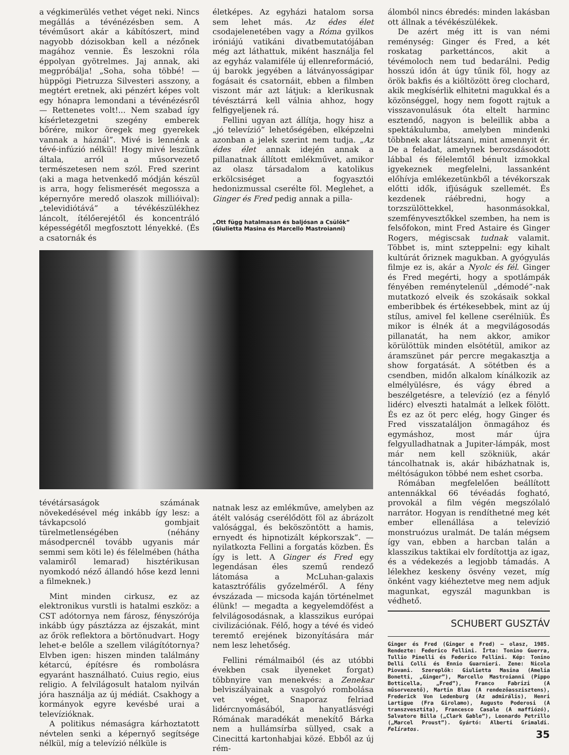a végkimerülés vethet véget neki. Nincs megállás a tévénézésben sem. A tévéműsort akár a kábítószert, mind nagyobb dózisokban kell a nézőnek magához vennie. És leszokni róla éppolyan gyötrelmes. Jaj annak, aki megpróbálja! „Soha, soha többé! — hüppögi Pietruzza Silvesteri asszony, a megtért eretnek, aki pénzért képes volt egy hónapra lemondani a tévénézésről — Rettenetes volt!... Nem szabad így kísérletezgetni szegény emberek bőrére, mikor öregek meg gyerekek vannak a háznál”. Mivé is lennénk a tévé-infúzió nélkül! Hogy mivé leszünk általa, arról a műsorvezető természetesen nem szól. Fred szerint (aki a maga hetvenkedő módján készül is arra, hogy felismerését megossza a képernyőre meredő olaszok milliói­val): „televidiótává” a tévékészülékhez láncolt, ítélőerejétől és koncentráló képességétől megfosztott lényekké. (És a csatornák és
életképes. Az egyházi hatalom sorsa sem lehet más. Az édes élet csodajelenetében vagy a Róma gyilkos iróniájú vatikáni divatbemutatójában még azt láthattuk, miként használja fel az egyház valamiféle új ellenreformáció, új barokk jegyében a látványosságipar fogásait és csatornáit, ebben a filmben viszont már azt látjuk: a klerikusnak tévésztárrá kell válnia ahhoz, hogy felfigyeljenek rá.
Fellini ugyan azt állítja, hogy hisz a „jó televízió” lehetőségében, elképzelni azonban a jelek szerint nem tudja. „Az édes élet annak idején annak a pillanatnak állított emlékművet, amikor az olasz társadalom a katolikus erkölcsiséget a fogyasztói hedonizmussal cserélte föl. Meglehet, a Ginger és Fred pedig annak a pilla-
„Ott függ hatalmasan és baljósan a Csülök”
(Giulietta Masina és Marcello Mastroianni)
tévétársaságok számának növekedésével még inkább így lesz: a távkapcsoló gombjait türelmetlenségében (néhány másodpercnél tovább ugyanis már semmi sem köti le) és félelmében (hátha valamiről lemarad) hisztérikusan nyomkodó néző állandó hőse kezd lenni a filmeknek.)
Mint minden cirkusz, ez az elektronikus vurstli is hatalmi eszköz: a CST adótornya nem fárosz, fényszórója inkább úgy pásztázza az éjszakát, mint az őrök reflektora a börtönudvart. Hogy lehet-e belőle a szellem világítótornya? Elvben igen: hiszen minden találmány kétarcú, építésre és rombolásra egyaránt használható. Cuius regio, eius religio. A felvilágosult hatalom nyilván jóra használja az új médiát. Csakhogy a kormányok egyre kevésbé urai a televízióknak.
A politikus némaságra kárhoztatott névtelen senki a képernyő segítsége nélkül, míg a televízió nélküle is
natnak lesz az emlékműve, amelyben az átélt valóság cserélődött föl az ábrázolt valósággal, és beköszöntött a hamis, ernyedt és hipnotizált képkorszak”. — nyilatkozta Fellini a forgatás közben. És így is lett. A Ginger és Fred egy legendásan éles szemű rendező látomása a McLuhan-galaxis katasztrófális győzelméről. A fény évszázada — micsoda kaján történelmet élünk! — megadta a kegyelemdöfést a felvilágosodásnak, a klasszikus európai civilizációnak. Félő, hogy a tévé és videó teremtő erejének bizonyítására már nem lesz lehetőség.
Fellini rémálmaiból (és az utóbbi években csak ilyeneket forgat) többnyire van menekvés: a Zenekar belviszályainak a vasgolyó rombolása vet véget, Snaporaz felriad lidércnyomásából, a hanyatlásvégi Rómának maradékát menekítő Bárka nem a hullámsírba süllyed, csak a Cinecittá kartonhabjai közé. Ebből az új rém-
álomból nincs ébredés: minden lakásban ott állnak a tévékészülékek.
De azért még itt is van némi reménység: Ginger és Fred, a két roskatag parkettáncos, akit a tévémoloch nem tud bedarálni. Pedig hosszú időn át úgy tűnik föl, hogy az örök bakfis és a kiöltözött öreg clochard, akik megkísérlik elhitetni magukkal és a közönséggel, hogy nem fogott rajtuk a visszavonulásuk óta eltelt harminc esztendő, nagyon is beleillik abba a spektákulumba, amelyben mindenki többnek akar látszani, mint amennyit ér. De a feladat, amelynek berozsdásodott lábbal és félelemtől bénult izmokkal igyekeznek megfelelni, lassanként előhívja emlékezetünkből a tévékorszak előtti idők, ifjúságuk szellemét. És kezdenek ráébredni, hogy a torzszülöttekkel, hasonmásokkal, szemfényvesztőkkel szemben, ha nem is felsőfokon, mint Fred Astaire és Ginger Rogers, mégiscsak tudnak valamit. Többet is, mint szteppelni: egy kihalt kultúrát őriznek magukban. A gyógyulás filmje ez is, akár a Nyolc és fél. Ginger és Fred megérti, hogy a spotlámpák fényében reménytelenül „démodé”-nak mutatkozó elveik és szokásaik sokkal emberibbek és értékesebbek, mint az új stílus, amivel fel kellene cserélniük. És mikor is élnék át a megvilágosodás pillanatát, ha nem akkor, amikor körülöttük minden elsötétül, amikor az áramszünet pár percre megakasztja a show forgatását. A sötétben és a csendben, midőn alkalom kínálkozik az elmélyülésre, és vágy ébred a beszélgetésre, a televízió (ez a fénylő lidérc) elveszti hatalmát a lelkek fölött. És ez az öt perc elég, hogy Ginger és Fred visszataláljon önmagához és egymáshoz, most már újra felgyulladhatnak a Jupiter-lámpák, most már nem kell szökniük, akár táncolhatnak is, akár hibázhatnak is, méltóságukon többé nem eshet csorba.
Rómában megfelelően beállított antennákkal 66 tévéadás fogható, provokál a film végén megszólaló narrátor. Hogyan is rendíthetné meg két ember ellenállása a televízió monstruózus uralmát. De talán mégsem így van, ebben a harcban talán a klasszikus taktikai elv fordítottja az igaz, és a védekezés a legjobb támadás. A lélekhez keskeny ösvény vezet, míg önként vagy kiéheztetve meg nem adjuk magunkat, egyszál magunkban is védhető.
SCHUBERT GUSZTÁV
Ginger és Fred (Ginger e Fred) — olasz, 1985. Rendezte: Federico Fellini. Írta: Tonino Guerra, Tullio Pinelli és Federico Fellini. Kép: Tonino Delli Colli és Ennio Guarnieri. Zene: Nicola Piovani. Szereplők: Giulietta Masina (Amelia Bonetti, „Ginger”), Marcello Mastroianni (Pippo Botticella, „Fred”), Franco Fabrizi (A műsorvezető), Martin Blau (A rendezőasszisztens), Frederick Von Ledenburg (Az admirális), Henri Lartigue (Fra Girolamo), Augusto Poderosi (A transzvesztita), Francesco Casale (A maffiózó), Salvatore Billa („Clark Gable”), Leonardo Petrillo („Marcel Proust”). Gyártó: Alberti Grimaldi. Feliratos.
35